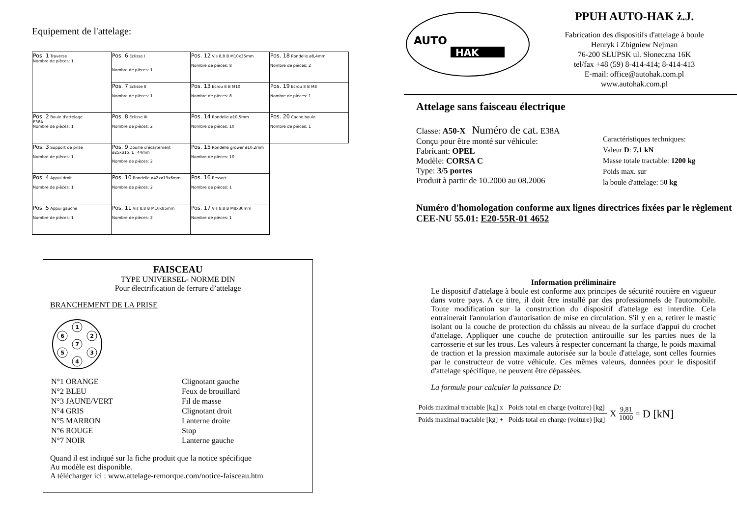Equipement de l'attelage:
| Pos. 1 Traverse Nombre de pièces: 1 | Pos. 6 Eclisse I Nombre de pièces: 1 | Pos. 12 Vis 8,8 B M10x35mm Nombre de pièces: 8 | Pos. 18 Rondelle ø8,4mm Nombre de pièces: 2 |
| | Pos. 7 Eclisse II Nombre de pièces: 1 | Pos. 13 Ecrou 8 B M10 Nombre de pièces: 8 | Pos. 19 Ecrou 8 B M8 Nombre de pièces: 1 |
| Pos. 2 Boule d'attelage E38A Nombre de pièces: 1 | Pos. 8 Eclisse III Nombre de pièces: 2 | Pos. 14 Rondelle ø10,5mm Nombre de pièces: 10 | Pos. 20 Cache boule Nombre de pièces: 1 |
| Pos. 3 Support de prise Nombre de pièces: 1 | Pos. 9 Douille d'écartement ø25xø15, L=44mm Nombre de pièces: 2 | Pos. 15 Rondelle grower ø10,2mm Nombre de pièces: 10 | |
| Pos. 4 Appui droit Nombre de pièces: 1 | Pos. 10 Rondelle ø42xø13x6mm Nombre de pièces: 2 | Pos. 16 Ressort Nombre de pièces: 1 | |
| Pos. 5 Appui gauche Nombre de pièces: 1 | Pos. 11 Vis 8,8 B M10x85mm Nombre de pièces: 2 | Pos. 17 Vis 8,8 B M8x30mm Nombre de pièces: 1 | |
FAISCEAU
TYPE UNIVERSEL- NORME DIN
Pour électrification de ferrure d’attelage
BRANCHEMENT DE LA PRISE
1
2
3
4
5
6
7
| N°1 ORANGE | Clignotant gauche |
| N°2 BLEU | Feux de brouillard |
| N°3 JAUNE/VERT | Fil de masse |
| N°4 GRIS | Clignotant droit |
| N°5 MARRON | Lanterne droite |
| N°6 ROUGE | Stop |
| N°7 NOIR | Lanterne gauche |
Quand il est indiqué sur la fiche produit que la notice spécifique
Au modèle est disponible.
A télécharger ici : www.attelage-remorque.com/notice-faisceau.htm
AUTO
HAK
PPUH AUTO-HAK ż.J.
Fabrication des dispositifs d'attelage à boule
Henryk i Zbigniew Nejman
76-200 SŁUPSK ul. Słoneczna 16K
tel/fax +48 (59) 8-414-414; 8-414-413
E-mail: office@autohak.com.pl
www.autohak.com.pl
Attelage sans faisceau électrique
Classe: A50-X Numéro de cat. E38A
Conçu pour être monté sur véhicule:
Fabricant: OPEL
Modèle: CORSA C
Type: 3/5 portes
Produit à partir de 10.2000 au 08.2006
Caractéristiques techniques:
Valeur D: 7,1 kN
Masse totale tractable: 1200 kg
Poids max. sur
la boule d'attelage: 50 kg
Numéro d'homologation conforme aux lignes directrices fixées par le règlement CEE-NU 55.01: E20-55R-01 4652
Information préliminaire
Le dispositif d'attelage à boule est conforme aux principes de sécurité routière en vigueur dans votre pays. A ce titre, il doit être installé par des professionnels de l'automobile. Toute modification sur la construction du dispositif d'attelage est interdite. Cela entrainerait l'annulation d'autorisation de mise en circulation. S'il y en a, retirer le mastic isolant ou la couche de protection du châssis au niveau de la surface d'appui du crochet d'attelage. Appliquer une couche de protection antirouille sur les parties nues de la carrosserie et sur les trous. Les valeurs à respecter concernant la charge, le poids maximal de traction et la pression maximale autorisée sur la boule d'attelage, sont celles fournies par le constructeur de votre véhicule. Ces mêmes valeurs, données pour le dispositif d'attelage spécifique, ne peuvent être dépassées.
La formule pour calculer la puissance D:
Poids maximal tractable [kg] x Poids total en charge (voiture) [kg]
Poids maximal tractable [kg] + Poids total en charge (voiture) [kg]
X
9,81
1000
= D [kN]